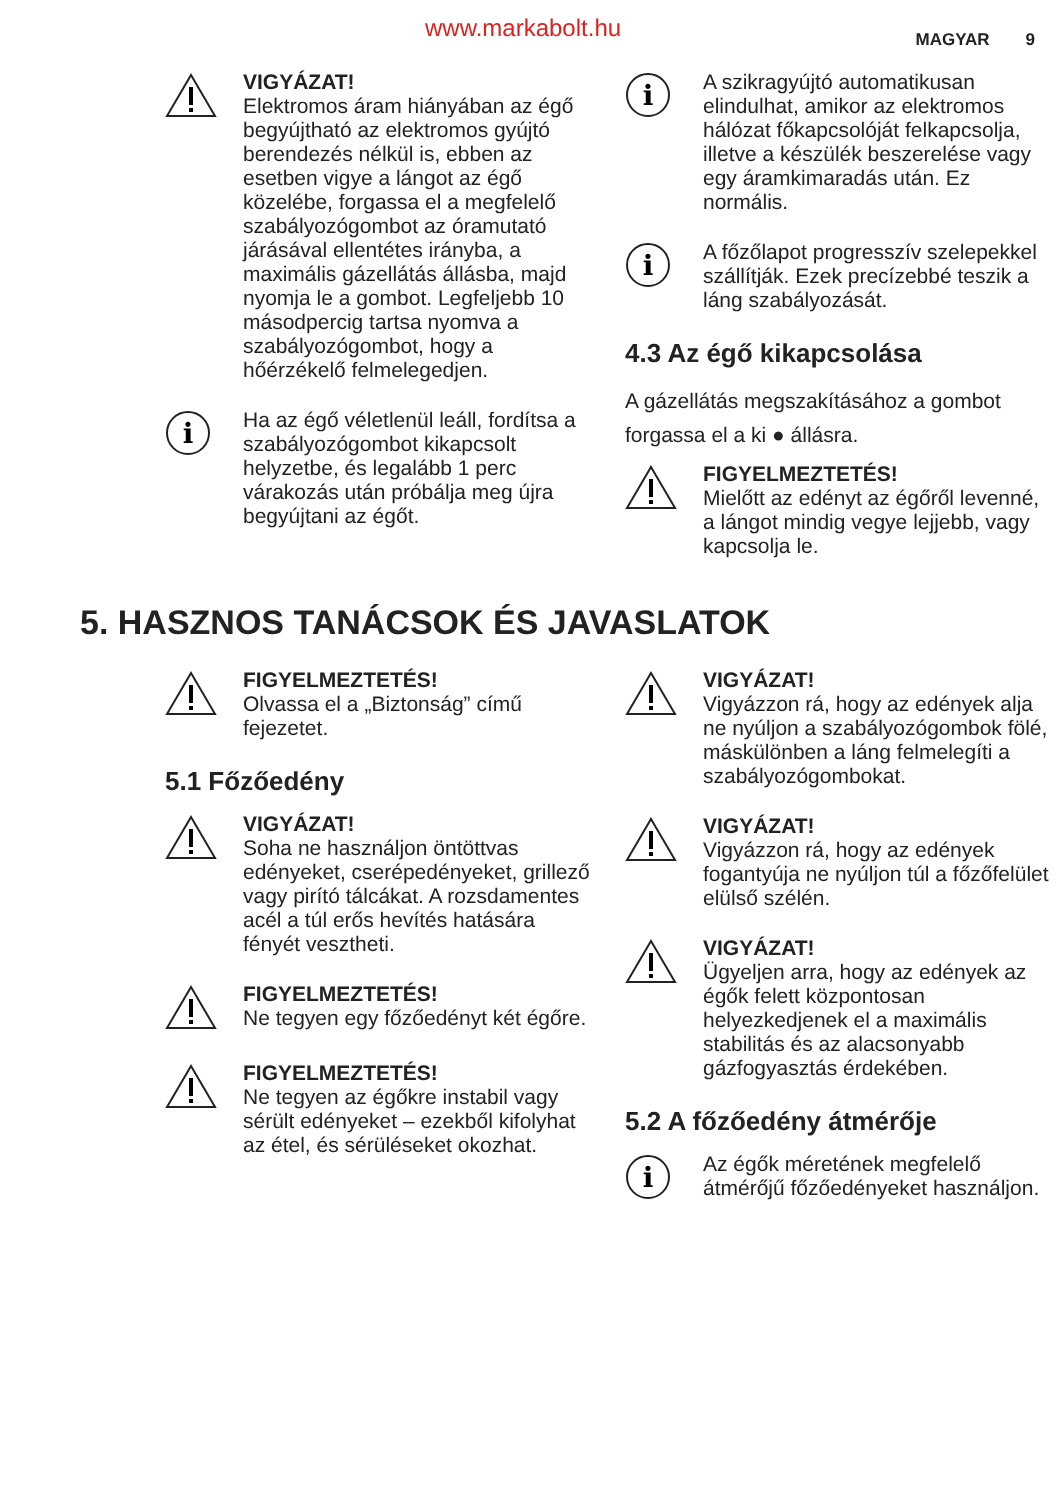www.markabolt.hu MAGYAR 9
VIGYÁZAT!
Elektromos áram hiányában az égő begyújtható az elektromos gyújtó berendezés nélkül is, ebben az esetben vigye a lángot az égő közelébe, forgassa el a megfelelő szabályozógombot az óramutató járásával ellentétes irányba, a maximális gázellátás állásba, majd nyomja le a gombot. Legfeljebb 10 másodpercig tartsa nyomva a szabályozógombot, hogy a hőérzékelő felmelegedjen.
i
Ha az égő véletlenül leáll, fordítsa a szabályozógombot kikapcsolt helyzetbe, és legalább 1 perc várakozás után próbálja meg újra begyújtani az égőt.
i
A szikragyújtó automatikusan elindulhat, amikor az elektromos hálózat főkapcsolóját felkapcsolja, illetve a készülék beszerelése vagy egy áramkimaradás után. Ez normális.
i
A főzőlapot progresszív szelepekkel szállítják. Ezek precízebbé teszik a láng szabályozását.
4.3 Az égő kikapcsolása
A gázellátás megszakításához a gombot forgassa el a ki ● állásra.
FIGYELMEZTETÉS!
Mielőtt az edényt az égőről levenné, a lángot mindig vegye lejjebb, vagy kapcsolja le.
5. HASZNOS TANÁCSOK ÉS JAVASLATOK
FIGYELMEZTETÉS!
Olvassa el a „Biztonság” című fejezetet.
5.1 Főzőedény
VIGYÁZAT!
Soha ne használjon öntöttvas edényeket, cserépedényeket, grillező vagy pirító tálcákat. A rozsdamentes acél a túl erős hevítés hatására fényét vesztheti.
FIGYELMEZTETÉS!
Ne tegyen egy főzőedényt két égőre.
FIGYELMEZTETÉS!
Ne tegyen az égőkre instabil vagy sérült edényeket – ezekből kifolyhat az étel, és sérüléseket okozhat.
VIGYÁZAT!
Vigyázzon rá, hogy az edények alja ne nyúljon a szabályozógombok fölé, máskülönben a láng felmelegíti a szabályozógombokat.
VIGYÁZAT!
Vigyázzon rá, hogy az edények fogantyúja ne nyúljon túl a főzőfelület elülső szélén.
VIGYÁZAT!
Ügyeljen arra, hogy az edények az égők felett központosan helyezkedjenek el a maximális stabilitás és az alacsonyabb gázfogyasztás érdekében.
5.2 A főzőedény átmérője
i
Az égők méretének megfelelő átmérőjű főzőedényeket használjon.